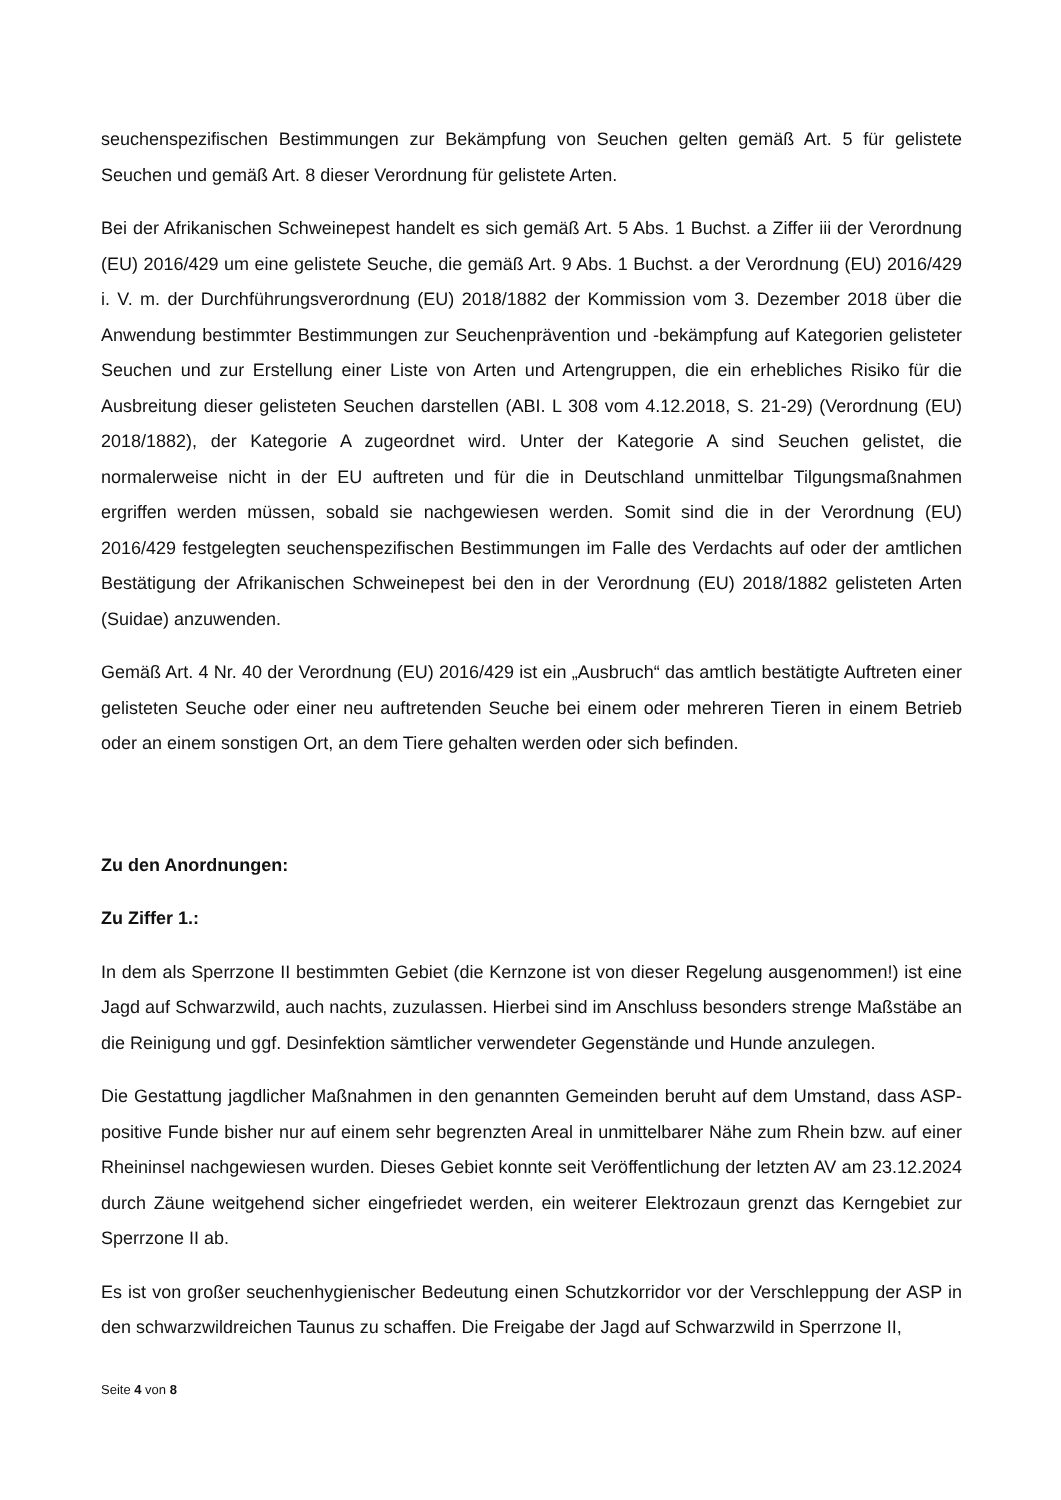seuchenspezifischen Bestimmungen zur Bekämpfung von Seuchen gelten gemäß Art. 5 für gelistete Seuchen und gemäß Art. 8 dieser Verordnung für gelistete Arten.
Bei der Afrikanischen Schweinepest handelt es sich gemäß Art. 5 Abs. 1 Buchst. a Ziffer iii der Verordnung (EU) 2016/429 um eine gelistete Seuche, die gemäß Art. 9 Abs. 1 Buchst. a der Verordnung (EU) 2016/429 i. V. m. der Durchführungsverordnung (EU) 2018/1882 der Kommission vom 3. Dezember 2018 über die Anwendung bestimmter Bestimmungen zur Seuchenprävention und -bekämpfung auf Kategorien gelisteter Seuchen und zur Erstellung einer Liste von Arten und Artengruppen, die ein erhebliches Risiko für die Ausbreitung dieser gelisteten Seuchen darstellen (ABI. L 308 vom 4.12.2018, S. 21-29) (Verordnung (EU) 2018/1882), der Kategorie A zugeordnet wird. Unter der Kategorie A sind Seuchen gelistet, die normalerweise nicht in der EU auftreten und für die in Deutschland unmittelbar Tilgungsmaßnahmen ergriffen werden müssen, sobald sie nachgewiesen werden. Somit sind die in der Verordnung (EU) 2016/429 festgelegten seuchenspezifischen Bestimmungen im Falle des Verdachts auf oder der amtlichen Bestätigung der Afrikanischen Schweinepest bei den in der Verordnung (EU) 2018/1882 gelisteten Arten (Suidae) anzuwenden.
Gemäß Art. 4 Nr. 40 der Verordnung (EU) 2016/429 ist ein „Ausbruch“ das amtlich bestätigte Auftreten einer gelisteten Seuche oder einer neu auftretenden Seuche bei einem oder mehreren Tieren in einem Betrieb oder an einem sonstigen Ort, an dem Tiere gehalten werden oder sich befinden.
Zu den Anordnungen:
Zu Ziffer 1.:
In dem als Sperrzone II bestimmten Gebiet (die Kernzone ist von dieser Regelung ausgenommen!) ist eine Jagd auf Schwarzwild, auch nachts, zuzulassen. Hierbei sind im Anschluss besonders strenge Maßstäbe an die Reinigung und ggf. Desinfektion sämtlicher verwendeter Gegenstände und Hunde anzulegen.
Die Gestattung jagdlicher Maßnahmen in den genannten Gemeinden beruht auf dem Umstand, dass ASP-positive Funde bisher nur auf einem sehr begrenzten Areal in unmittelbarer Nähe zum Rhein bzw. auf einer Rheininsel nachgewiesen wurden. Dieses Gebiet konnte seit Veröffentlichung der letzten AV am 23.12.2024 durch Zäune weitgehend sicher eingefriedet werden, ein weiterer Elektrozaun grenzt das Kerngebiet zur Sperrzone II ab.
Es ist von großer seuchenhygienischer Bedeutung einen Schutzkorridor vor der Verschleppung der ASP in den schwarzwildreichen Taunus zu schaffen. Die Freigabe der Jagd auf Schwarzwild in Sperrzone II,
Seite 4 von 8